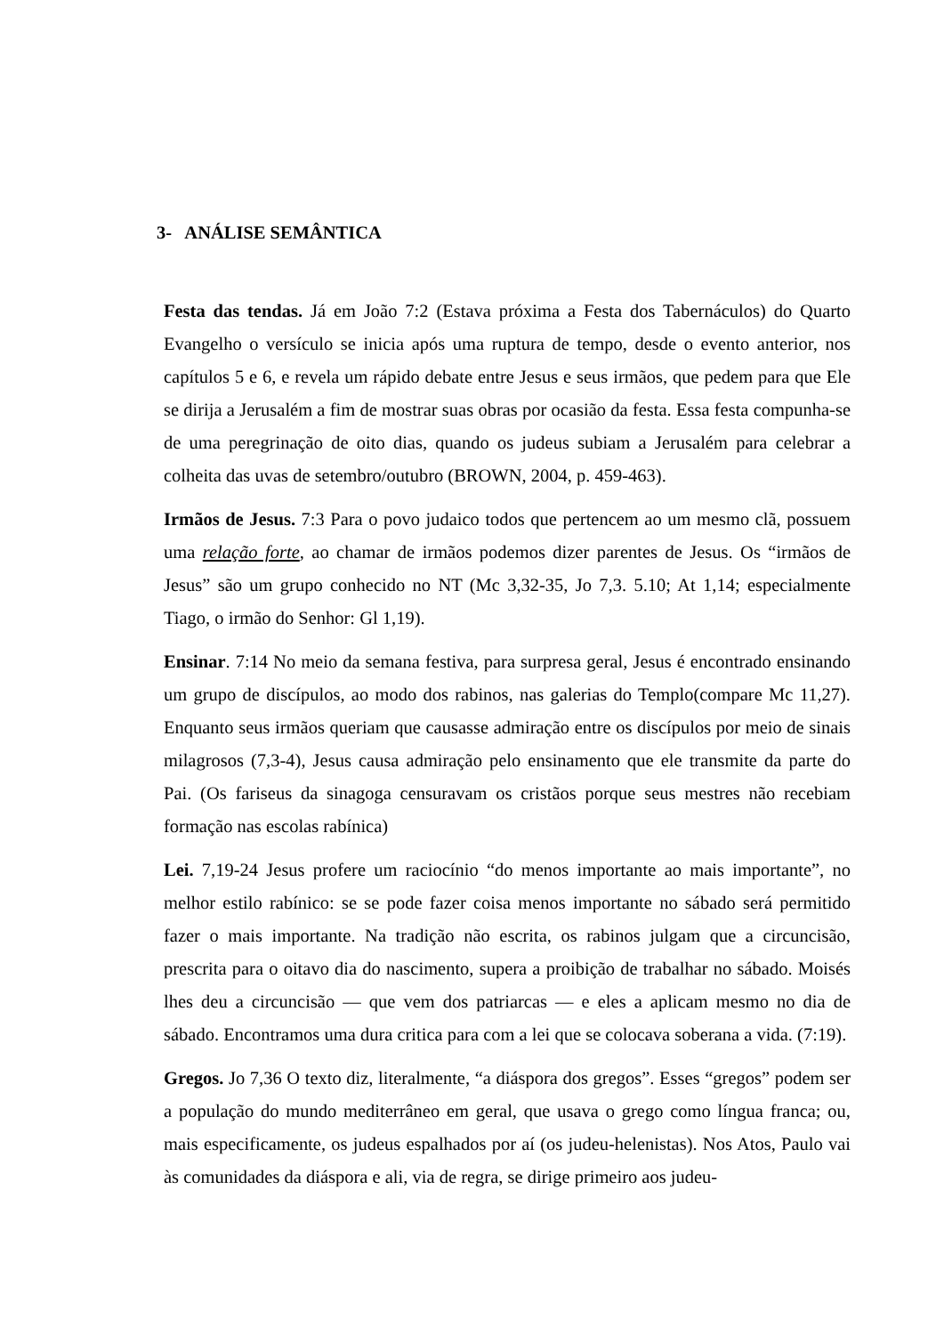3- ANÁLISE SEMÂNTICA
Festa das tendas. Já em João 7:2 (Estava próxima a Festa dos Tabernáculos) do Quarto Evangelho o versículo se inicia após uma ruptura de tempo, desde o evento anterior, nos capítulos 5 e 6, e revela um rápido debate entre Jesus e seus irmãos, que pedem para que Ele se dirija a Jerusalém a fim de mostrar suas obras por ocasião da festa. Essa festa compunha-se de uma peregrinação de oito dias, quando os judeus subiam a Jerusalém para celebrar a colheita das uvas de setembro/outubro (BROWN, 2004, p. 459-463).
Irmãos de Jesus. 7:3 Para o povo judaico todos que pertencem ao um mesmo clã, possuem uma relação forte, ao chamar de irmãos podemos dizer parentes de Jesus. Os “irmãos de Jesus” são um grupo conhecido no NT (Mc 3,32-35, Jo 7,3. 5.10; At 1,14; especialmente Tiago, o irmão do Senhor: Gl 1,19).
Ensinar. 7:14 No meio da semana festiva, para surpresa geral, Jesus é encontrado ensinando um grupo de discípulos, ao modo dos rabinos, nas galerias do Templo(compare Mc 11,27). Enquanto seus irmãos queriam que causasse admiração entre os discípulos por meio de sinais milagrosos (7,3-4), Jesus causa admiração pelo ensinamento que ele transmite da parte do Pai. (Os fariseus da sinagoga censuravam os cristãos porque seus mestres não recebiam formação nas escolas rabínica)
Lei. 7,19-24 Jesus profere um raciocínio “do menos importante ao mais importante”, no melhor estilo rabínico: se se pode fazer coisa menos importante no sábado será permitido fazer o mais importante. Na tradição não escrita, os rabinos julgam que a circuncisão, prescrita para o oitavo dia do nascimento, supera a proibição de trabalhar no sábado. Moisés lhes deu a circuncisão — que vem dos patriarcas — e eles a aplicam mesmo no dia de sábado. Encontramos uma dura critica para com a lei que se colocava soberana a vida. (7:19).
Gregos. Jo 7,36 O texto diz, literalmente, “a diáspora dos gregos”. Esses “gregos” podem ser a população do mundo mediterrâneo em geral, que usava o grego como língua franca; ou, mais especificamente, os judeus espalhados por aí (os judeu-helenistas). Nos Atos, Paulo vai às comunidades da diáspora e ali, via de regra, se dirige primeiro aos judeu-